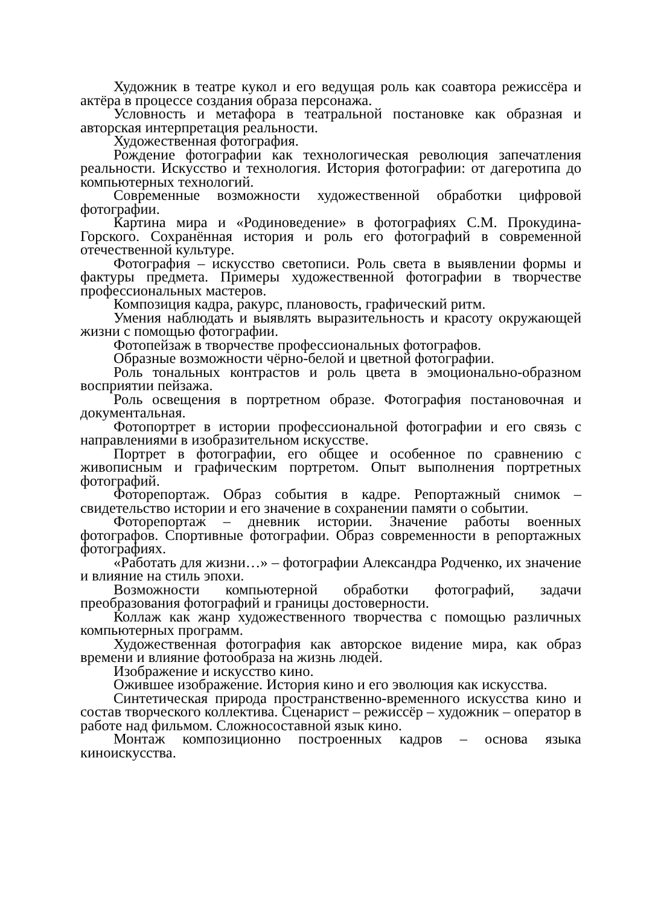Художник в театре кукол и его ведущая роль как соавтора режиссёра и актёра в процессе создания образа персонажа.
Условность и метафора в театральной постановке как образная и авторская интерпретация реальности.
Художественная фотография.
Рождение фотографии как технологическая революция запечатления реальности. Искусство и технология. История фотографии: от дагеротипа до компьютерных технологий.
Современные возможности художественной обработки цифровой фотографии.
Картина мира и «Родиноведение» в фотографиях С.М. Прокудина-Горского. Сохранённая история и роль его фотографий в современной отечественной культуре.
Фотография – искусство светописи. Роль света в выявлении формы и фактуры предмета. Примеры художественной фотографии в творчестве профессиональных мастеров.
Композиция кадра, ракурс, плановость, графический ритм.
Умения наблюдать и выявлять выразительность и красоту окружающей жизни с помощью фотографии.
Фотопейзаж в творчестве профессиональных фотографов.
Образные возможности чёрно-белой и цветной фотографии.
Роль тональных контрастов и роль цвета в эмоционально-образном восприятии пейзажа.
Роль освещения в портретном образе. Фотография постановочная и документальная.
Фотопортрет в истории профессиональной фотографии и его связь с направлениями в изобразительном искусстве.
Портрет в фотографии, его общее и особенное по сравнению с живописным и графическим портретом. Опыт выполнения портретных фотографий.
Фоторепортаж. Образ события в кадре. Репортажный снимок – свидетельство истории и его значение в сохранении памяти о событии.
Фоторепортаж – дневник истории. Значение работы военных фотографов. Спортивные фотографии. Образ современности в репортажных фотографиях.
«Работать для жизни…» – фотографии Александра Родченко, их значение и влияние на стиль эпохи.
Возможности компьютерной обработки фотографий, задачи преобразования фотографий и границы достоверности.
Коллаж как жанр художественного творчества с помощью различных компьютерных программ.
Художественная фотография как авторское видение мира, как образ времени и влияние фотообраза на жизнь людей.
Изображение и искусство кино.
Ожившее изображение. История кино и его эволюция как искусства.
Синтетическая природа пространственно-временного искусства кино и состав творческого коллектива. Сценарист – режиссёр – художник – оператор в работе над фильмом. Сложносоставной язык кино.
Монтаж композиционно построенных кадров – основа языка киноискусства.